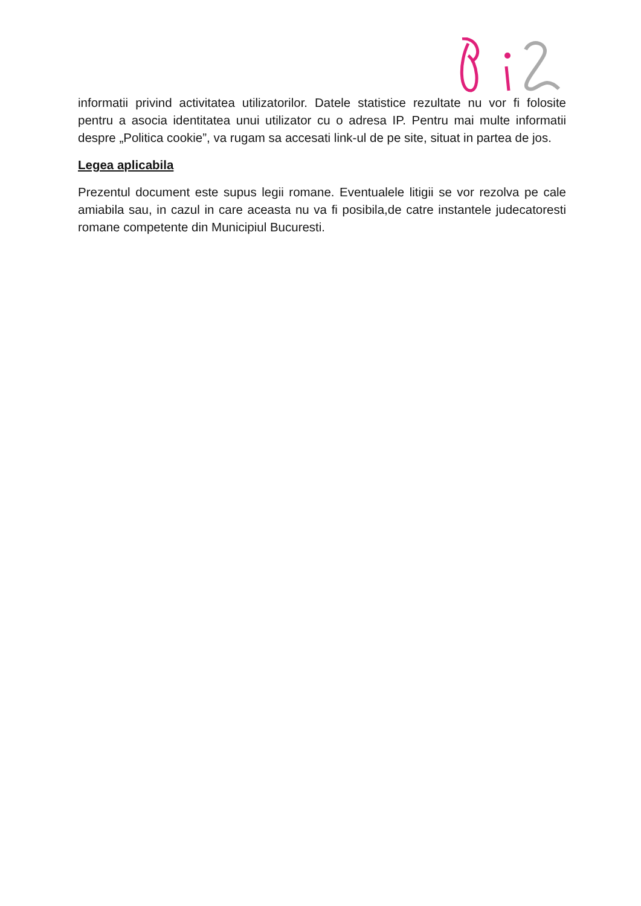informatii privind activitatea utilizatorilor. Datele statistice rezultate nu vor fi folosite pentru a asocia identitatea unui utilizator cu o adresa IP. Pentru mai multe informatii despre „Politica cookie”, va rugam sa accesati link-ul de pe site, situat in partea de jos.
Legea aplicabila
Prezentul document este supus legii romane. Eventualele litigii se vor rezolva pe cale amiabila sau, in cazul in care aceasta nu va fi posibila,de catre instantele judecatoresti romane competente din Municipiul Bucuresti.